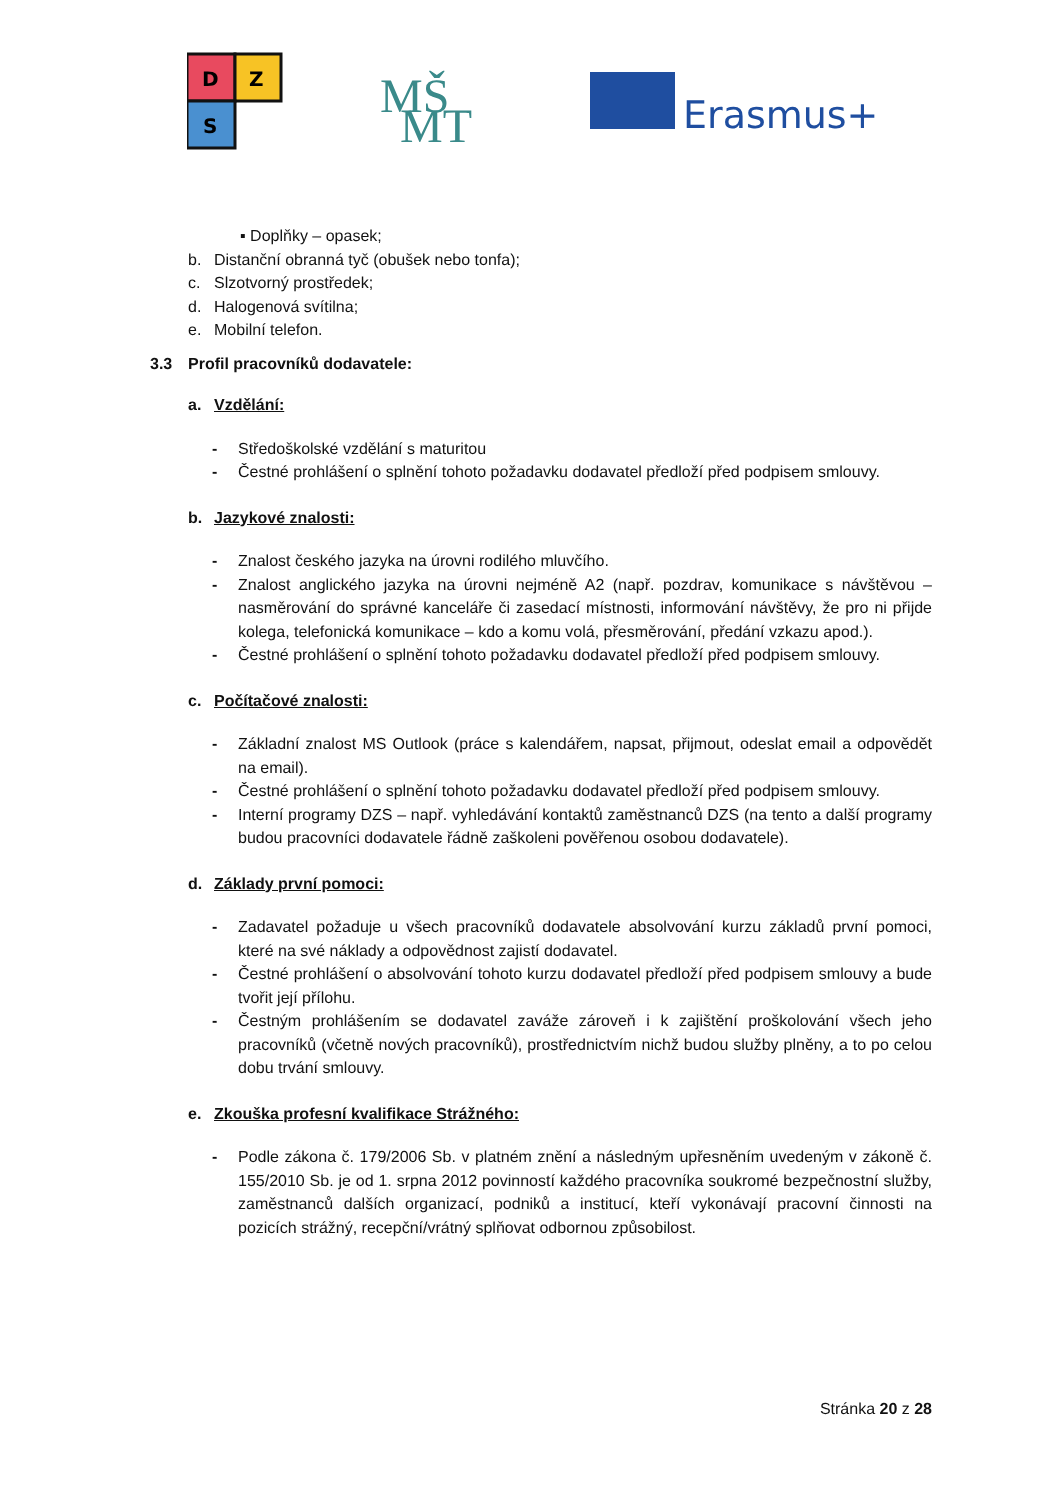D
Z
S
MŠ
MT
Erasmus+
▪ Doplňky – opasek;
b. Distanční obranná tyč (obušek nebo tonfa);
c. Slzotvorný prostředek;
d. Halogenová svítilna;
e. Mobilní telefon.
3.3 Profil pracovníků dodavatele:
a. Vzdělání:
- Středoškolské vzdělání s maturitou
- Čestné prohlášení o splnění tohoto požadavku dodavatel předloží před podpisem smlouvy.
b. Jazykové znalosti:
- Znalost českého jazyka na úrovni rodilého mluvčího.
- Znalost anglického jazyka na úrovni nejméně A2 (např. pozdrav, komunikace s návštěvou – nasměrování do správné kanceláře či zasedací místnosti, informování návštěvy, že pro ni přijde kolega, telefonická komunikace – kdo a komu volá, přesměrování, předání vzkazu apod.).
- Čestné prohlášení o splnění tohoto požadavku dodavatel předloží před podpisem smlouvy.
c. Počítačové znalosti:
- Základní znalost MS Outlook (práce s kalendářem, napsat, přijmout, odeslat email a odpovědět na email).
- Čestné prohlášení o splnění tohoto požadavku dodavatel předloží před podpisem smlouvy.
- Interní programy DZS – např. vyhledávání kontaktů zaměstnanců DZS (na tento a další programy budou pracovníci dodavatele řádně zaškoleni pověřenou osobou dodavatele).
d. Základy první pomoci:
- Zadavatel požaduje u všech pracovníků dodavatele absolvování kurzu základů první pomoci, které na své náklady a odpovědnost zajistí dodavatel.
- Čestné prohlášení o absolvování tohoto kurzu dodavatel předloží před podpisem smlouvy a bude tvořit její přílohu.
- Čestným prohlášením se dodavatel zaváže zároveň i k zajištění proškolování všech jeho pracovníků (včetně nových pracovníků), prostřednictvím nichž budou služby plněny, a to po celou dobu trvání smlouvy.
e. Zkouška profesní kvalifikace Strážného:
- Podle zákona č. 179/2006 Sb. v platném znění a následným upřesněním uvedeným v zákoně č. 155/2010 Sb. je od 1. srpna 2012 povinností každého pracovníka soukromé bezpečnostní služby, zaměstnanců dalších organizací, podniků a institucí, kteří vykonávají pracovní činnosti na pozicích strážný, recepční/vrátný splňovat odbornou způsobilost.
Stránka 20 z 28